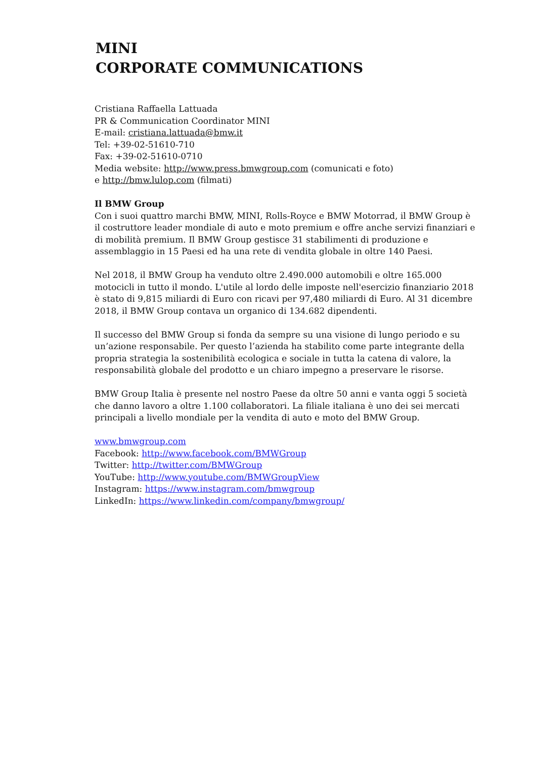MINI
CORPORATE COMMUNICATIONS
Cristiana Raffaella Lattuada
PR & Communication Coordinator MINI
E-mail: cristiana.lattuada@bmw.it
Tel: +39-02-51610-710
Fax: +39-02-51610-0710
Media website: http://www.press.bmwgroup.com (comunicati e foto)
e http://bmw.lulop.com (filmati)
Il BMW Group
Con i suoi quattro marchi BMW, MINI, Rolls-Royce e BMW Motorrad, il BMW Group è il costruttore leader mondiale di auto e moto premium e offre anche servizi finanziari e di mobilità premium. Il BMW Group gestisce 31 stabilimenti di produzione e assemblaggio in 15 Paesi ed ha una rete di vendita globale in oltre 140 Paesi.
Nel 2018, il BMW Group ha venduto oltre 2.490.000 automobili e oltre 165.000 motocicli in tutto il mondo. L'utile al lordo delle imposte nell'esercizio finanziario 2018 è stato di 9,815 miliardi di Euro con ricavi per 97,480 miliardi di Euro. Al 31 dicembre 2018, il BMW Group contava un organico di 134.682 dipendenti.
Il successo del BMW Group si fonda da sempre su una visione di lungo periodo e su un’azione responsabile. Per questo l’azienda ha stabilito come parte integrante della propria strategia la sostenibilità ecologica e sociale in tutta la catena di valore, la responsabilità globale del prodotto e un chiaro impegno a preservare le risorse.
BMW Group Italia è presente nel nostro Paese da oltre 50 anni e vanta oggi 5 società che danno lavoro a oltre 1.100 collaboratori. La filiale italiana è uno dei sei mercati principali a livello mondiale per la vendita di auto e moto del BMW Group.
www.bmwgroup.com
Facebook: http://www.facebook.com/BMWGroup
Twitter: http://twitter.com/BMWGroup
YouTube: http://www.youtube.com/BMWGroupView
Instagram: https://www.instagram.com/bmwgroup
LinkedIn: https://www.linkedin.com/company/bmwgroup/